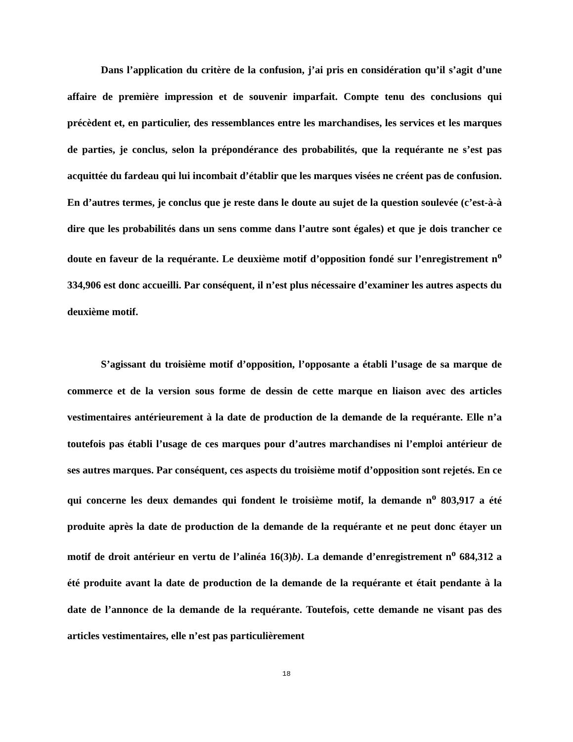Dans l’application du critère de la confusion, j’ai pris en considération qu’il s’agit d’une affaire de première impression et de souvenir imparfait. Compte tenu des conclusions qui précèdent et, en particulier, des ressemblances entre les marchandises, les services et les marques de parties, je conclus, selon la prépondérance des probabilités, que la requérante ne s’est pas acquittée du fardeau qui lui incombait d’établir que les marques visées ne créent pas de confusion. En d’autres termes, je conclus que je reste dans le doute au sujet de la question soulevée (c’est-à-à dire que les probabilités dans un sens comme dans l’autre sont égales) et que je dois trancher ce doute en faveur de la requérante. Le deuxième motif d’opposition fondé sur l’enregistrement n<sup>o</sup> 334,906 est donc accueilli. Par conséquent, il n’est plus nécessaire d’examiner les autres aspects du deuxième motif.
S’agissant du troisième motif d’opposition, l’opposante a établi l’usage de sa marque de commerce et de la version sous forme de dessin de cette marque en liaison avec des articles vestimentaires antérieurement à la date de production de la demande de la requérante. Elle n’a toutefois pas établi l’usage de ces marques pour d’autres marchandises ni l’emploi antérieur de ses autres marques. Par conséquent, ces aspects du troisième motif d’opposition sont rejetés. En ce qui concerne les deux demandes qui fondent le troisième motif, la demande n<sup>o</sup> 803,917 a été produite après la date de production de la demande de la requérante et ne peut donc étayer un motif de droit antérieur en vertu de l’alinéa 16(3)b). La demande d’enregistrement n<sup>o</sup> 684,312 a été produite avant la date de production de la demande de la requérante et était pendante à la date de l’annonce de la demande de la requérante. Toutefois, cette demande ne visant pas des articles vestimentaires, elle n’est pas particulièrement
18